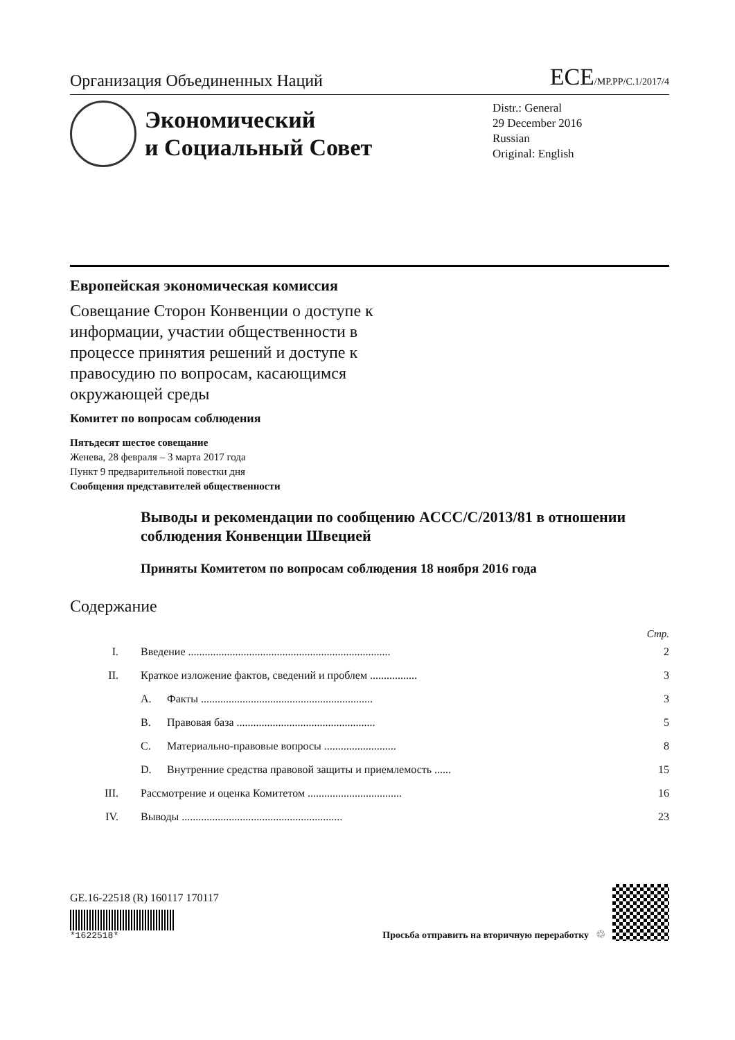Организация Объединенных Наций ECE/MP.PP/C.1/2017/4
Экономический
и Социальный Совет
Distr.: General
29 December 2016
Russian
Original: English
Европейская экономическая комиссия
Совещание Сторон Конвенции о доступе к информации, участии общественности в процессе принятия решений и доступе к правосудию по вопросам, касающимся окружающей среды
Комитет по вопросам соблюдения
Пятьдесят шестое совещание
Женева, 28 февраля – 3 марта 2017 года
Пункт 9 предварительной повестки дня
Сообщения представителей общественности
Выводы и рекомендации по сообщению ACCC/C/2013/81 в отношении соблюдения Конвенции Швецией
Приняты Комитетом по вопросам соблюдения 18 ноября 2016 года
Содержание
Стр.
| I. | Введение ......................................................................... | | 2 |
| II. | Краткое изложение фактов, сведений и проблем ................. | | 3 |
| | A. | Факты .............................................................. | 3 |
| | B. | Правовая база .................................................. | 5 |
| | C. | Материально-правовые вопросы .......................... | 8 |
| | D. | Внутренние средства правовой защиты и приемлемость ...... | 15 |
| III. | Рассмотрение и оценка Комитетом .................................. | | 16 |
| IV. | Выводы .......................................................... | | 23 |
GE.16-22518 (R) 160117 170117
*1622518*
Просьба отправить на вторичную переработку ♲